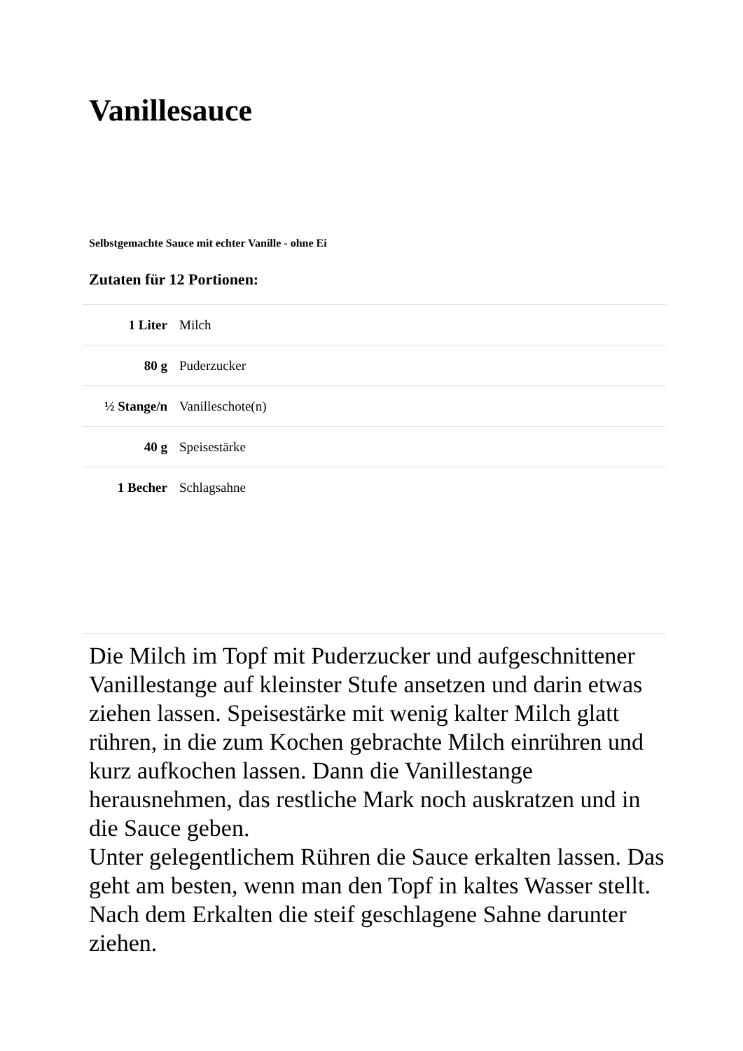Vanillesauce
Selbstgemachte Sauce mit echter Vanille - ohne Ei
Zutaten für 12 Portionen:
| 1 Liter | Milch |
| 80 g | Puderzucker |
| ½ Stange/n | Vanilleschote(n) |
| 40 g | Speisestärke |
| 1 Becher | Schlagsahne |
Die Milch im Topf mit Puderzucker und aufgeschnittener Vanillestange auf kleinster Stufe ansetzen und darin etwas ziehen lassen. Speisestärke mit wenig kalter Milch glatt rühren, in die zum Kochen gebrachte Milch einrühren und kurz aufkochen lassen. Dann die Vanillestange herausnehmen, das restliche Mark noch auskratzen und in die Sauce geben.
Unter gelegentlichem Rühren die Sauce erkalten lassen. Das geht am besten, wenn man den Topf in kaltes Wasser stellt. Nach dem Erkalten die steif geschlagene Sahne darunter ziehen.